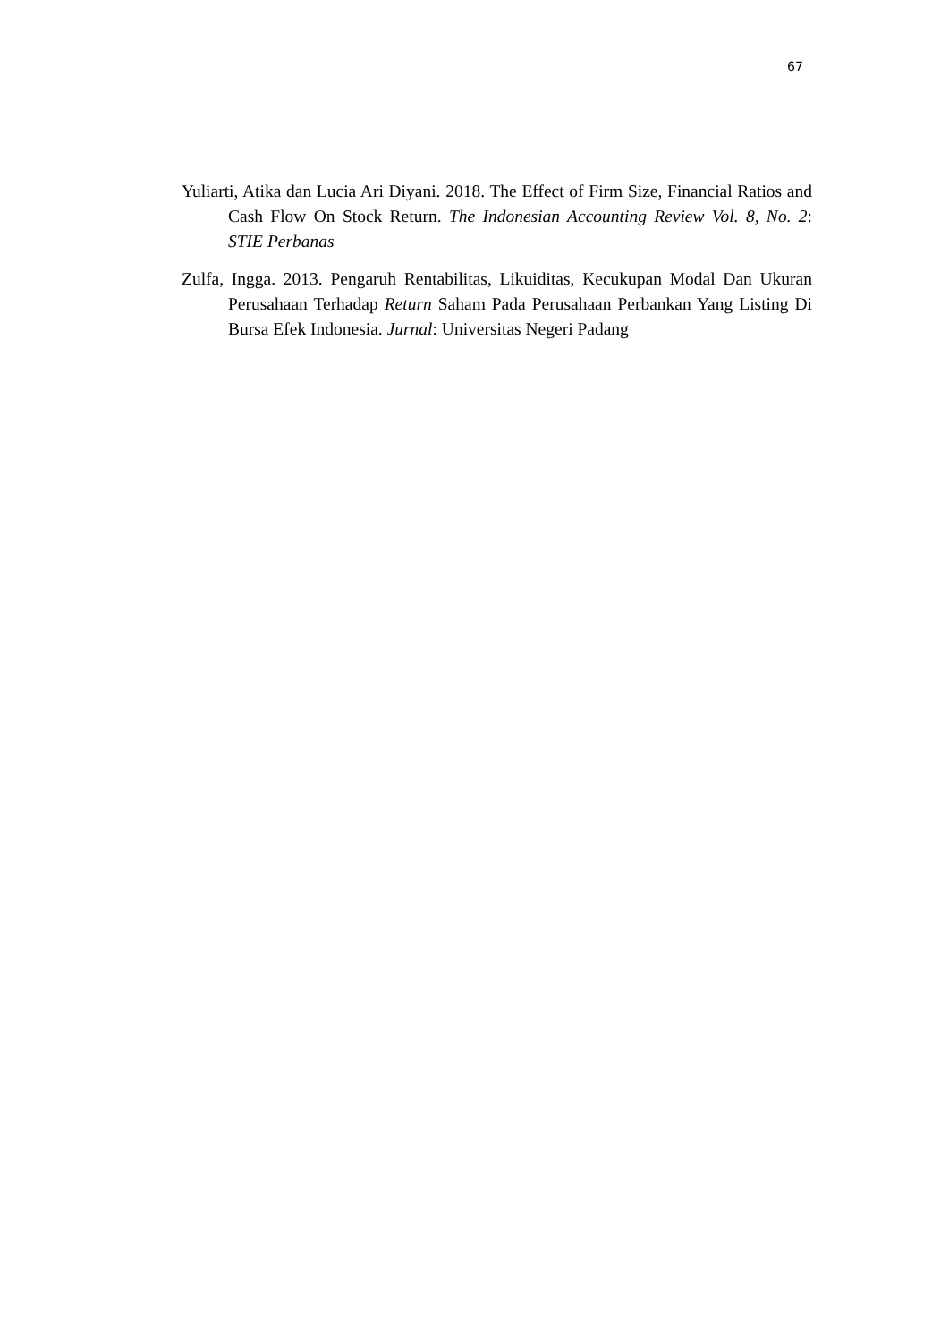67
Yuliarti, Atika dan Lucia Ari Diyani. 2018. The Effect of Firm Size, Financial Ratios and Cash Flow On Stock Return. The Indonesian Accounting Review Vol. 8, No. 2: STIE Perbanas
Zulfa, Ingga. 2013. Pengaruh Rentabilitas, Likuiditas, Kecukupan Modal Dan Ukuran Perusahaan Terhadap Return Saham Pada Perusahaan Perbankan Yang Listing Di Bursa Efek Indonesia. Jurnal: Universitas Negeri Padang